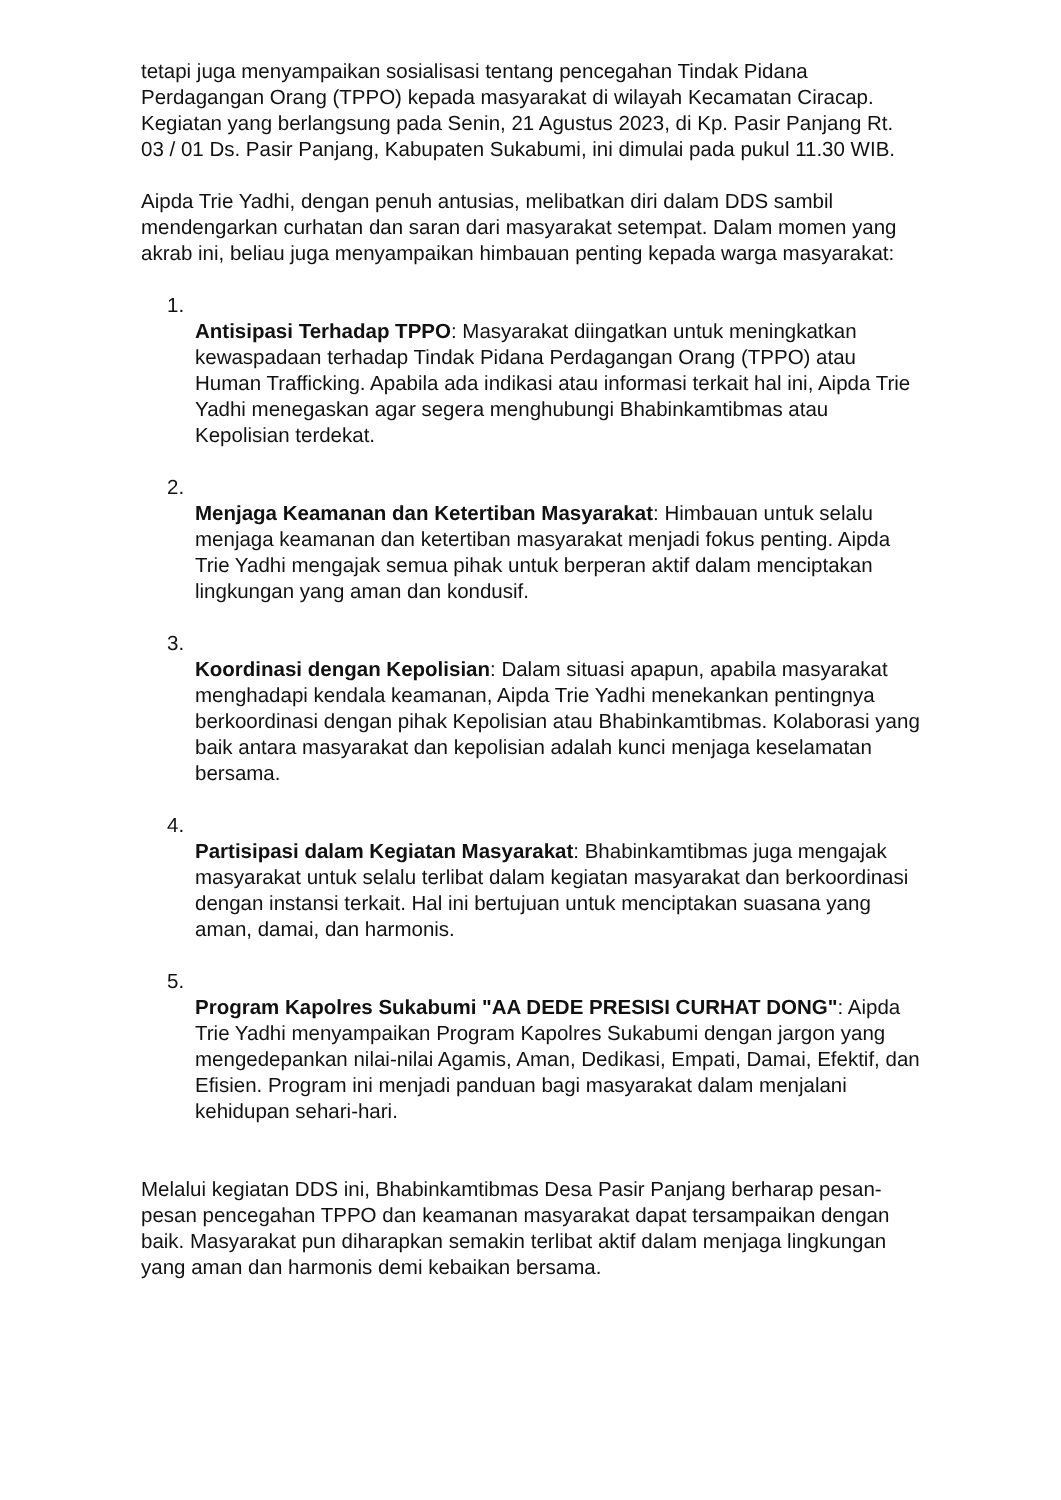tetapi juga menyampaikan sosialisasi tentang pencegahan Tindak Pidana Perdagangan Orang (TPPO) kepada masyarakat di wilayah Kecamatan Ciracap. Kegiatan yang berlangsung pada Senin, 21 Agustus 2023, di Kp. Pasir Panjang Rt. 03 / 01 Ds. Pasir Panjang, Kabupaten Sukabumi, ini dimulai pada pukul 11.30 WIB.
Aipda Trie Yadhi, dengan penuh antusias, melibatkan diri dalam DDS sambil mendengarkan curhatan dan saran dari masyarakat setempat. Dalam momen yang akrab ini, beliau juga menyampaikan himbauan penting kepada warga masyarakat:
1.
Antisipasi Terhadap TPPO: Masyarakat diingatkan untuk meningkatkan kewaspadaan terhadap Tindak Pidana Perdagangan Orang (TPPO) atau Human Trafficking. Apabila ada indikasi atau informasi terkait hal ini, Aipda Trie Yadhi menegaskan agar segera menghubungi Bhabinkamtibmas atau Kepolisian terdekat.
2.
Menjaga Keamanan dan Ketertiban Masyarakat: Himbauan untuk selalu menjaga keamanan dan ketertiban masyarakat menjadi fokus penting. Aipda Trie Yadhi mengajak semua pihak untuk berperan aktif dalam menciptakan lingkungan yang aman dan kondusif.
3.
Koordinasi dengan Kepolisian: Dalam situasi apapun, apabila masyarakat menghadapi kendala keamanan, Aipda Trie Yadhi menekankan pentingnya berkoordinasi dengan pihak Kepolisian atau Bhabinkamtibmas. Kolaborasi yang baik antara masyarakat dan kepolisian adalah kunci menjaga keselamatan bersama.
4.
Partisipasi dalam Kegiatan Masyarakat: Bhabinkamtibmas juga mengajak masyarakat untuk selalu terlibat dalam kegiatan masyarakat dan berkoordinasi dengan instansi terkait. Hal ini bertujuan untuk menciptakan suasana yang aman, damai, dan harmonis.
5.
Program Kapolres Sukabumi "AA DEDE PRESISI CURHAT DONG": Aipda Trie Yadhi menyampaikan Program Kapolres Sukabumi dengan jargon yang mengedepankan nilai-nilai Agamis, Aman, Dedikasi, Empati, Damai, Efektif, dan Efisien. Program ini menjadi panduan bagi masyarakat dalam menjalani kehidupan sehari-hari.
Melalui kegiatan DDS ini, Bhabinkamtibmas Desa Pasir Panjang berharap pesan-pesan pencegahan TPPO dan keamanan masyarakat dapat tersampaikan dengan baik. Masyarakat pun diharapkan semakin terlibat aktif dalam menjaga lingkungan yang aman dan harmonis demi kebaikan bersama.